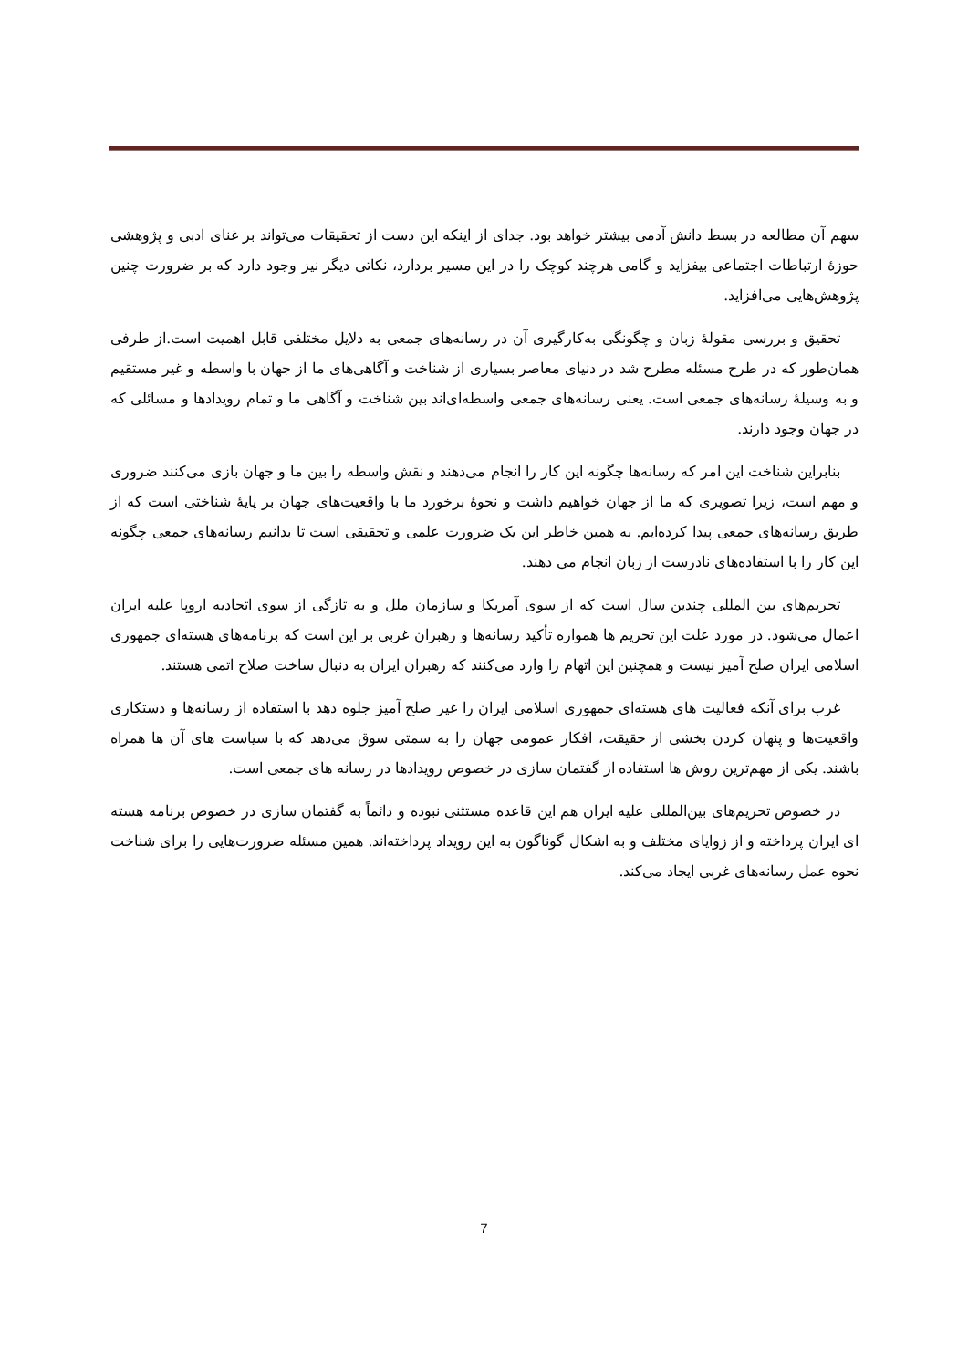سهم آن مطالعه در بسط دانش آدمی بیشتر خواهد بود. جدای از اینکه این دست از تحقیقات می‌تواند بر غنای ادبی و پژوهشی حوزۀ ارتباطات اجتماعی بیفزاید و گامی هرچند کوچک را در این مسیر بردارد، نکاتی دیگر نیز وجود دارد که بر ضرورت چنین پژوهش‌هایی می‌افزاید.
تحقیق و بررسی مقولۀ زبان و چگونگی به‌کارگیری آن در رسانه‌های جمعی به دلایل مختلفی قابل اهمیت است.از طرفی همان‌طور که در طرح مسئله مطرح شد در دنیای معاصر بسیاری از شناخت و آگاهی‌های ما از جهان با واسطه و غیر مستقیم و به وسیلۀ رسانه‌های جمعی است. یعنی رسانه‌های جمعی واسطه‌ای‌اند بین شناخت و آگاهی ما و تمام رویدادها و مسائلی که در جهان وجود دارند.
بنابراین شناخت این امر که رسانه‌ها چگونه این کار را انجام می‌دهند و نقش واسطه را بین ما و جهان بازی می‌کنند ضروری و مهم است، زیرا تصویری که ما از جهان خواهیم داشت و نحوۀ برخورد ما با واقعیت‌های جهان بر پایۀ شناختی است که از طریق رسانه‌های جمعی پیدا کرده‌ایم. به همین خاطر این یک ضرورت علمی و تحقیقی است تا بدانیم رسانه‌های جمعی چگونه این کار را با استفاده‌های نادرست از زبان انجام می دهند.
تحریم‌های بین المللی چندین سال است که از سوی آمریکا و سازمان ملل و به تازگی از سوی اتحادیه اروپا علیه ایران اعمال می‌شود. در مورد علت این تحریم ها همواره تأکید رسانه‌ها و رهبران غربی بر این است که برنامه‌های هسته‌ای جمهوری اسلامی ایران صلح آمیز نیست و همچنین این اتهام را وارد می‌کنند که رهبران ایران به دنبال ساخت صلاح اتمی هستند.
غرب برای آنکه فعالیت های هسته‌ای جمهوری اسلامی ایران را غیر صلح آمیز جلوه دهد با استفاده از رسانه‌ها و دستکاری واقعیت‌ها و پنهان کردن بخشی از حقیقت، افکار عمومی جهان را به سمتی سوق می‌دهد که با سیاست های آن ها همراه باشند. یکی از مهم‌ترین روش ها استفاده از گفتمان سازی در خصوص رویدادها در رسانه های جمعی است.
در خصوص تحریم‌های بین‌المللی علیه ایران هم این قاعده مستثنی نبوده و دائماً به گفتمان سازی در خصوص برنامه هسته ای ایران پرداخته و از زوایای مختلف و به اشکال گوناگون به این رویداد پرداخته‌اند. همین مسئله ضرورت‌هایی را برای شناخت نحوه عمل رسانه‌های غربی ایجاد می‌کند.
7